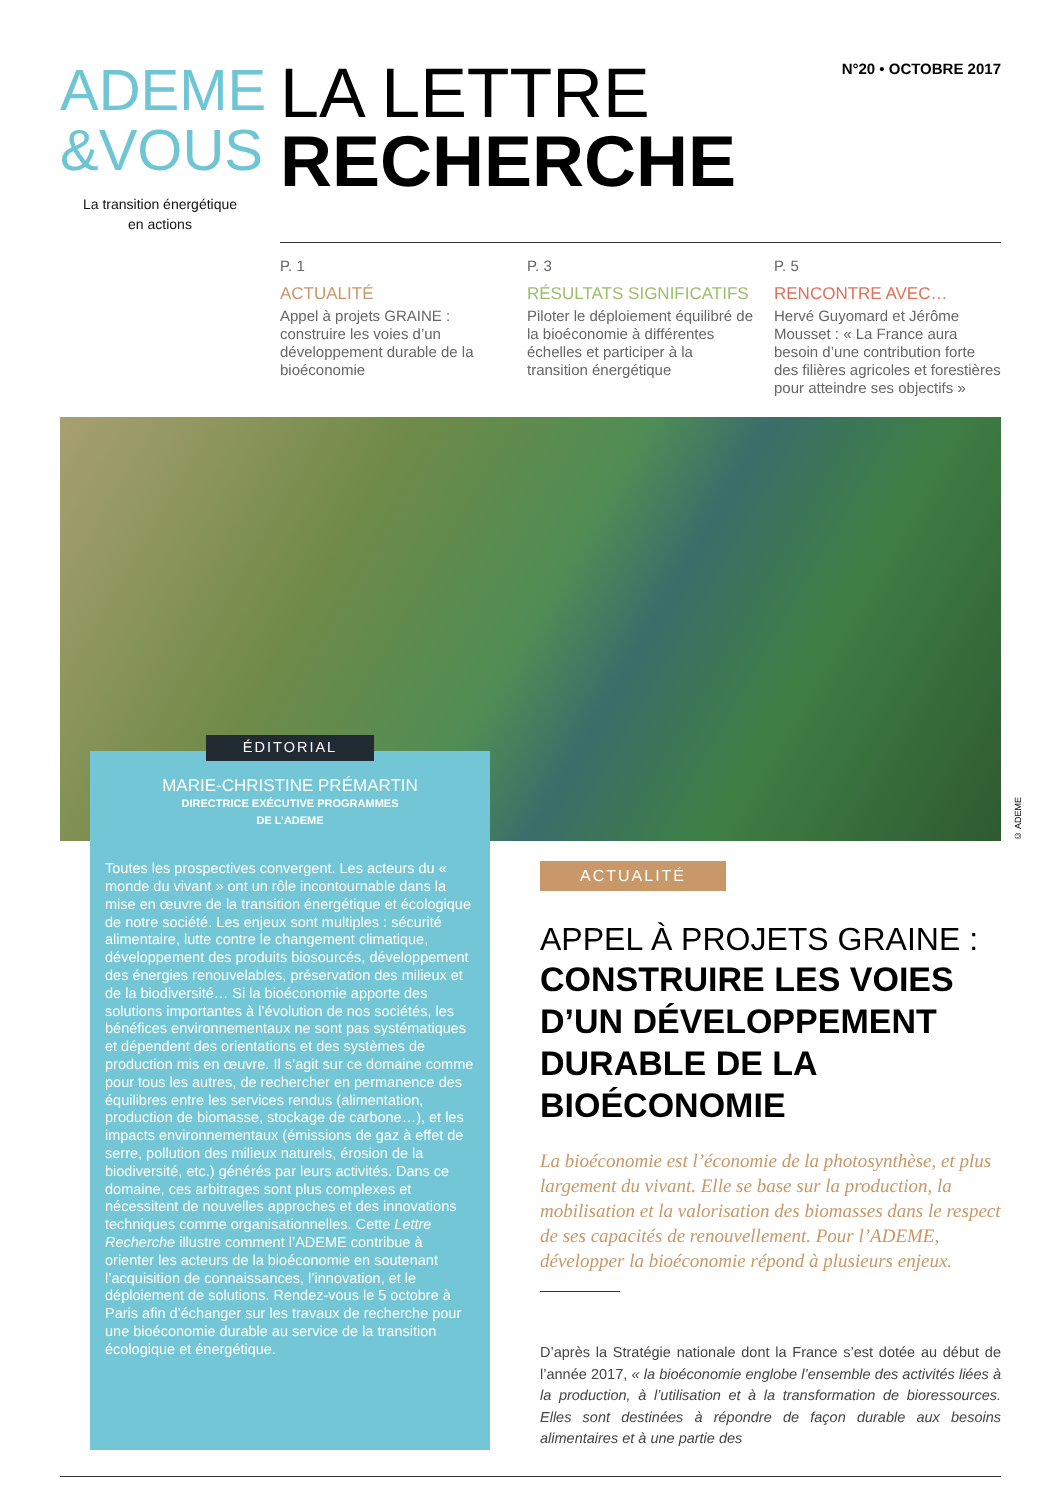ADEME
&VOUS
La transition énergétique
en actions
LA LETTRE
RECHERCHE
N°20 • OCTOBRE 2017
P. 1
ACTUALITÉ
Appel à projets GRAINE : construire les voies d’un développement durable de la bioéconomie
P. 3
RÉSULTATS SIGNIFICATIFS
Piloter le déploiement équilibré de la bioéconomie à différentes échelles et participer à la transition énergétique
P. 5
RENCONTRE AVEC…
Hervé Guyomard et Jérôme Mousset : « La France aura besoin d’une contribution forte des filières agricoles et forestières pour atteindre ses objectifs »
© ADEME
ÉDITORIAL
MARIE-CHRISTINE PRÉMARTIN
DIRECTRICE EXÉCUTIVE PROGRAMMES
DE L’ADEME
Toutes les prospectives convergent. Les acteurs du « monde du vivant » ont un rôle incontournable dans la mise en œuvre de la transition énergétique et écologique de notre société. Les enjeux sont multiples : sécurité alimentaire, lutte contre le changement climatique, développement des produits biosourcés, développement des énergies renouvelables, préservation des milieux et de la biodiversité… Si la bioéconomie apporte des solutions importantes à l’évolution de nos sociétés, les bénéfices environnementaux ne sont pas systématiques et dépendent des orientations et des systèmes de production mis en œuvre. Il s’agit sur ce domaine comme pour tous les autres, de rechercher en permanence des équilibres entre les services rendus (alimentation, production de biomasse, stockage de carbone…), et les impacts environnementaux (émissions de gaz à effet de serre, pollution des milieux naturels, érosion de la biodiversité, etc.) générés par leurs activités. Dans ce domaine, ces arbitrages sont plus complexes et nécessitent de nouvelles approches et des innovations techniques comme organisationnelles. Cette Lettre Recherche illustre comment l’ADEME contribue à orienter les acteurs de la bioéconomie en soutenant l’acquisition de connaissances, l’innovation, et le déploiement de solutions. Rendez-vous le 5 octobre à Paris afin d’échanger sur les travaux de recherche pour une bioéconomie durable au service de la transition écologique et énergétique.
ACTUALITÉ
APPEL À PROJETS GRAINE :
CONSTRUIRE LES VOIES D’UN DÉVELOPPEMENT DURABLE DE LA BIOÉCONOMIE
La bioéconomie est l’économie de la photosynthèse, et plus largement du vivant. Elle se base sur la production, la mobilisation et la valorisation des biomasses dans le respect de ses capacités de renouvellement. Pour l’ADEME, développer la bioéconomie répond à plusieurs enjeux.
D’après la Stratégie nationale dont la France s’est dotée au début de l’année 2017, « la bioéconomie englobe l’ensemble des activités liées à la production, à l’utilisation et à la transformation de bioressources. Elles sont destinées à répondre de façon durable aux besoins alimentaires et à une partie des